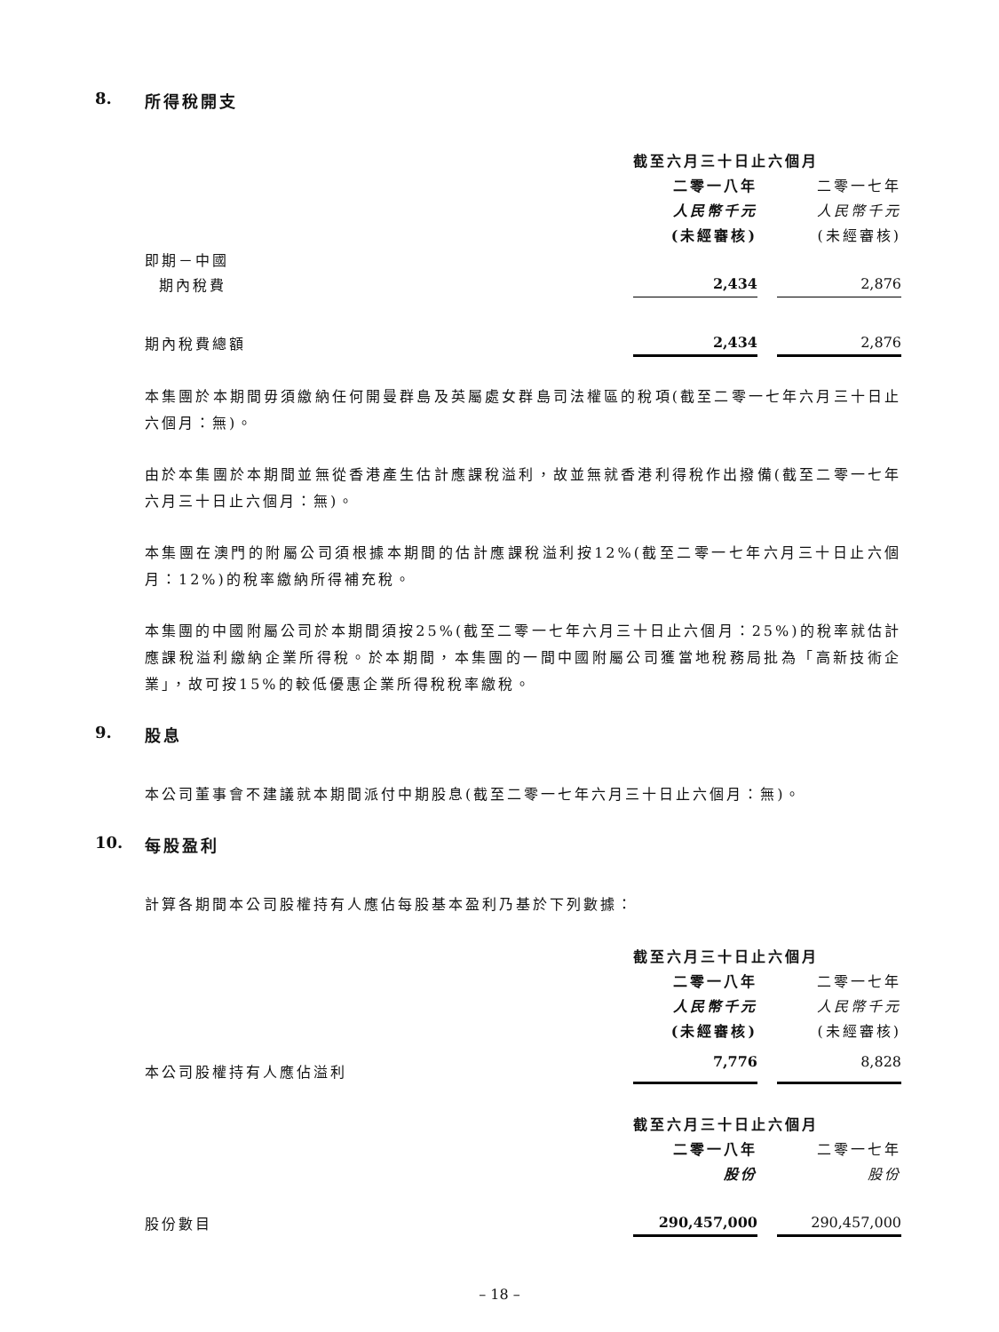8. 所得稅開支
| | 截至六月三十日止六個月 | | |
| | 二零一八年 | | 二零一七年 |
| | 人民幣千元 | | 人民幣千元 |
| | (未經審核) | | (未經審核) |
| 即期－中國 | | | |
| 期內稅費 | 2,434 | | 2,876 |
| 期內稅費總額 | 2,434 | | 2,876 |
本集團於本期間毋須繳納任何開曼群島及英屬處女群島司法權區的稅項(截至二零一七年六月三十日止六個月：無)。
由於本集團於本期間並無從香港產生估計應課稅溢利，故並無就香港利得稅作出撥備(截至二零一七年六月三十日止六個月：無)。
本集團在澳門的附屬公司須根據本期間的估計應課稅溢利按12%(截至二零一七年六月三十日止六個月：12%)的稅率繳納所得補充稅。
本集團的中國附屬公司於本期間須按25%(截至二零一七年六月三十日止六個月：25%)的稅率就估計應課稅溢利繳納企業所得稅。於本期間，本集團的一間中國附屬公司獲當地稅務局批為「高新技術企業」，故可按15%的較低優惠企業所得稅稅率繳稅。
9. 股息
本公司董事會不建議就本期間派付中期股息(截至二零一七年六月三十日止六個月：無)。
10. 每股盈利
計算各期間本公司股權持有人應佔每股基本盈利乃基於下列數據：
| | 截至六月三十日止六個月 | | |
| | 二零一八年 | | 二零一七年 |
| | 人民幣千元 | | 人民幣千元 |
| | (未經審核) | | (未經審核) |
| 本公司股權持有人應佔溢利 | 7,776 | | 8,828 |
| | 截至六月三十日止六個月 | | |
| | 二零一八年 | | 二零一七年 |
| | 股份 | | 股份 |
| 股份數目 | 290,457,000 | | 290,457,000 |
– 18 –